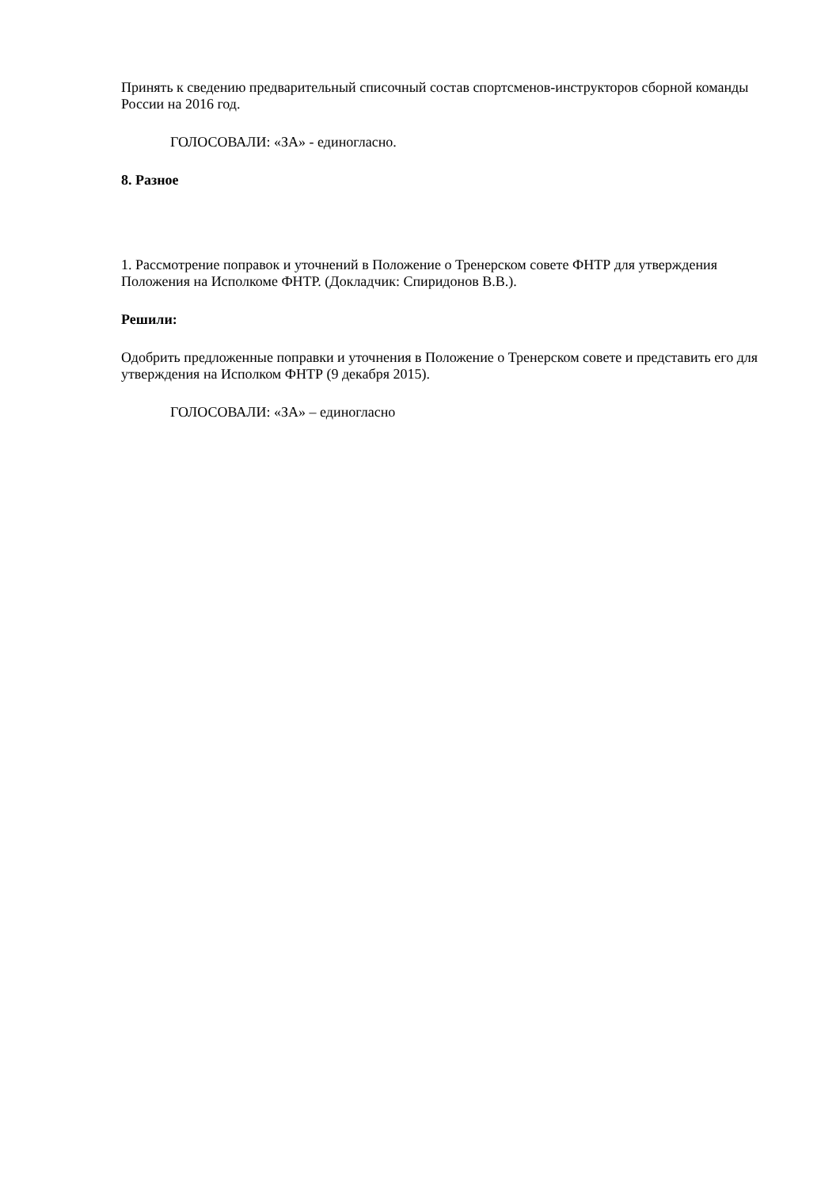Принять к сведению предварительный списочный состав спортсменов-инструкторов сборной команды России на 2016 год.
ГОЛОСОВАЛИ: «ЗА» - единогласно.
8. Разное
1. Рассмотрение поправок и уточнений в Положение о Тренерском совете ФНТР для утверждения Положения на Исполкоме ФНТР. (Докладчик: Спиридонов В.В.).
Решили:
Одобрить предложенные поправки и уточнения в Положение о Тренерском совете и представить его для утверждения на Исполком ФНТР (9 декабря 2015).
ГОЛОСОВАЛИ: «ЗА» – единогласно